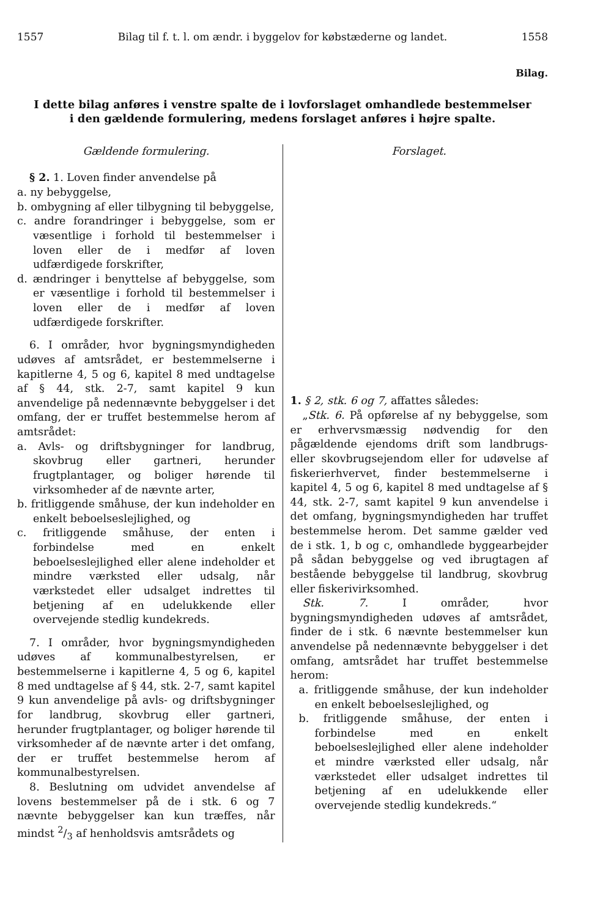1557 Bilag til f. t. l. om ændr. i byggelov for købstæderne og landet. 1558
Bilag.
I dette bilag anføres i venstre spalte de i lovforslaget omhandlede bestemmelser
i den gældende formulering, medens forslaget anføres i højre spalte.
Gældende formulering.
§ 2. 1. Loven finder anvendelse på
a. ny bebyggelse,
b. ombygning af eller tilbygning til bebyggelse,
c. andre forandringer i bebyggelse, som er væsentlige i forhold til bestemmelser i loven eller de i medfør af loven udfærdigede forskrifter,
d. ændringer i benyttelse af bebyggelse, som er væsentlige i forhold til bestemmelser i loven eller de i medfør af loven udfærdigede forskrifter.
6. I områder, hvor bygningsmyndigheden udøves af amtsrådet, er bestemmelserne i kapitlerne 4, 5 og 6, kapitel 8 med undtagelse af § 44, stk. 2-7, samt kapitel 9 kun anvendelige på nedennævnte bebyggelser i det omfang, der er truffet bestemmelse herom af amtsrådet:
a. Avls- og driftsbygninger for landbrug, skovbrug eller gartneri, herunder frugtplantager, og boliger hørende til virksomheder af de nævnte arter,
b. fritliggende småhuse, der kun indeholder en enkelt beboelseslejlighed, og
c. fritliggende småhuse, der enten i forbindelse med en enkelt beboelseslejlighed eller alene indeholder et mindre værksted eller udsalg, når værkstedet eller udsalget indrettes til betjening af en udelukkende eller overvejende stedlig kundekreds.
7. I områder, hvor bygningsmyndigheden udøves af kommunalbestyrelsen, er bestemmelserne i kapitlerne 4, 5 og 6, kapitel 8 med undtagelse af § 44, stk. 2-7, samt kapitel 9 kun anvendelige på avls- og driftsbygninger for landbrug, skovbrug eller gartneri, herunder frugtplantager, og boliger hørende til virksomheder af de nævnte arter i det omfang, der er truffet bestemmelse herom af kommunalbestyrelsen.
8. Beslutning om udvidet anvendelse af lovens bestemmelser på de i stk. 6 og 7 nævnte bebyggelser kan kun træffes, når mindst 2/3 af henholdsvis amtsrådets og
Forslaget.
1. § 2, stk. 6 og 7, affattes således:
„Stk. 6. På opførelse af ny bebyggelse, som er erhvervsmæssig nødvendig for den pågældende ejendoms drift som landbrugs- eller skovbrugsejendom eller for udøvelse af fiskerierhvervet, finder bestemmelserne i kapitel 4, 5 og 6, kapitel 8 med undtagelse af § 44, stk. 2-7, samt kapitel 9 kun anvendelse i det omfang, bygningsmyndigheden har truffet bestemmelse herom. Det samme gælder ved de i stk. 1, b og c, omhandlede byggearbejder på sådan bebyggelse og ved ibrugtagen af bestående bebyggelse til landbrug, skovbrug eller fiskerivirksomhed.
Stk. 7. I områder, hvor bygningsmyndigheden udøves af amtsrådet, finder de i stk. 6 nævnte bestemmelser kun anvendelse på nedennævnte bebyggelser i det omfang, amtsrådet har truffet bestemmelse herom:
a. fritliggende småhuse, der kun indeholder en enkelt beboelseslejlighed, og
b. fritliggende småhuse, der enten i forbindelse med en enkelt beboelseslejlighed eller alene indeholder et mindre værksted eller udsalg, når værkstedet eller udsalget indrettes til betjening af en udelukkende eller overvejende stedlig kundekreds.“